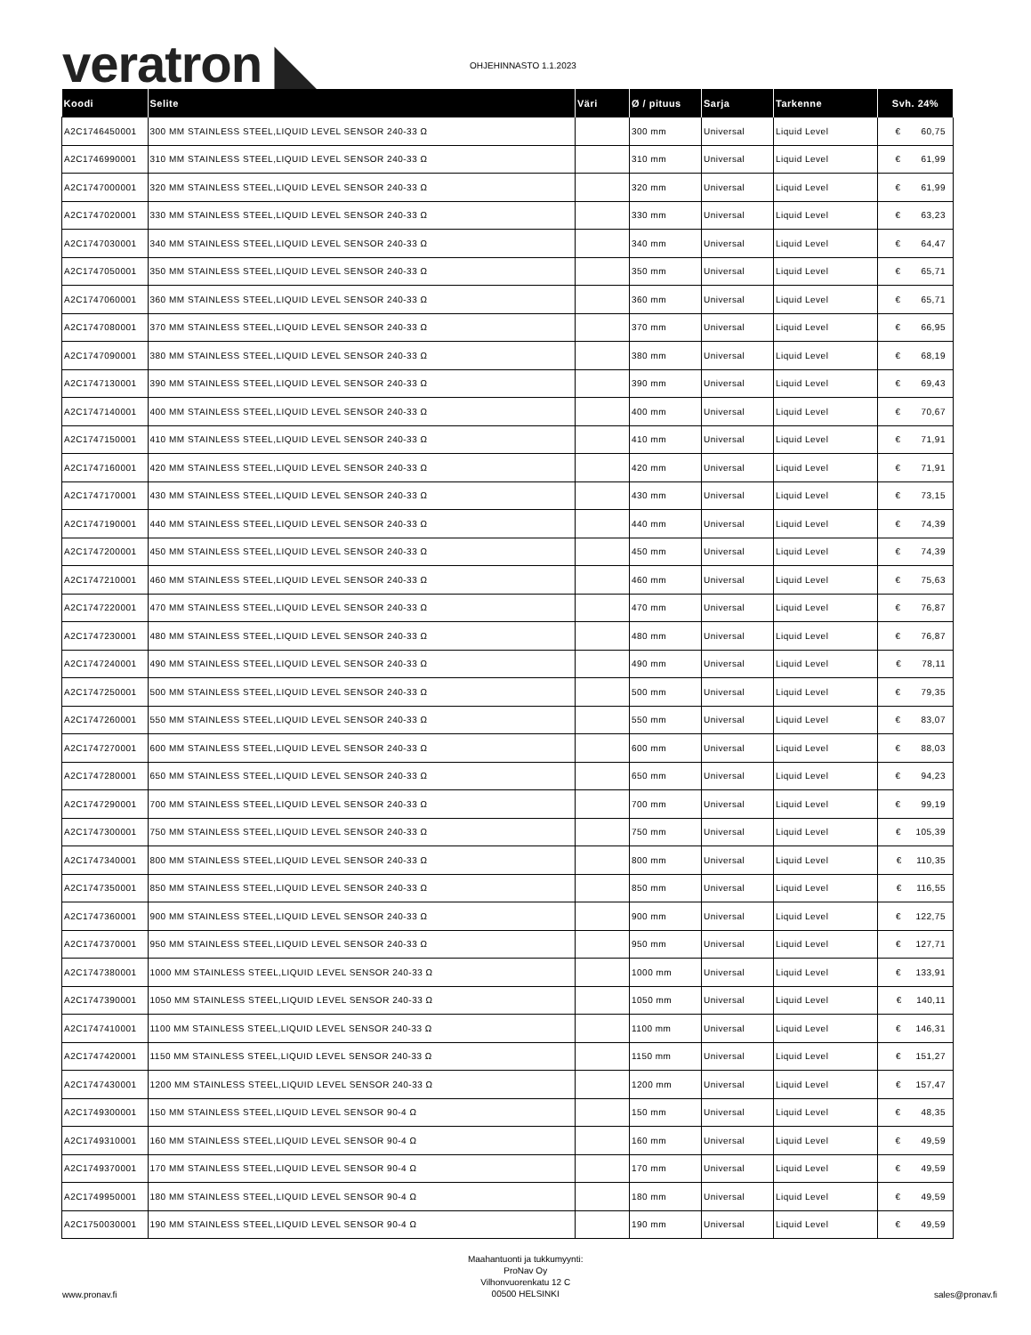veratron ◣ OHJEHINNASTO 1.1.2023
| Koodi | Selite | Väri | Ø / pituus | Sarja | Tarkenne | Svh. 24% |
| --- | --- | --- | --- | --- | --- | --- |
| A2C1746450001 | 300 MM STAINLESS STEEL,LIQUID LEVEL SENSOR 240-33 Ω | | 300 mm | Universal | Liquid Level | € 60,75 |
| A2C1746990001 | 310 MM STAINLESS STEEL,LIQUID LEVEL SENSOR 240-33 Ω | | 310 mm | Universal | Liquid Level | € 61,99 |
| A2C1747000001 | 320 MM STAINLESS STEEL,LIQUID LEVEL SENSOR 240-33 Ω | | 320 mm | Universal | Liquid Level | € 61,99 |
| A2C1747020001 | 330 MM STAINLESS STEEL,LIQUID LEVEL SENSOR 240-33 Ω | | 330 mm | Universal | Liquid Level | € 63,23 |
| A2C1747030001 | 340 MM STAINLESS STEEL,LIQUID LEVEL SENSOR 240-33 Ω | | 340 mm | Universal | Liquid Level | € 64,47 |
| A2C1747050001 | 350 MM STAINLESS STEEL,LIQUID LEVEL SENSOR 240-33 Ω | | 350 mm | Universal | Liquid Level | € 65,71 |
| A2C1747060001 | 360 MM STAINLESS STEEL,LIQUID LEVEL SENSOR 240-33 Ω | | 360 mm | Universal | Liquid Level | € 65,71 |
| A2C1747080001 | 370 MM STAINLESS STEEL,LIQUID LEVEL SENSOR 240-33 Ω | | 370 mm | Universal | Liquid Level | € 66,95 |
| A2C1747090001 | 380 MM STAINLESS STEEL,LIQUID LEVEL SENSOR 240-33 Ω | | 380 mm | Universal | Liquid Level | € 68,19 |
| A2C1747130001 | 390 MM STAINLESS STEEL,LIQUID LEVEL SENSOR 240-33 Ω | | 390 mm | Universal | Liquid Level | € 69,43 |
| A2C1747140001 | 400 MM STAINLESS STEEL,LIQUID LEVEL SENSOR 240-33 Ω | | 400 mm | Universal | Liquid Level | € 70,67 |
| A2C1747150001 | 410 MM STAINLESS STEEL,LIQUID LEVEL SENSOR 240-33 Ω | | 410 mm | Universal | Liquid Level | € 71,91 |
| A2C1747160001 | 420 MM STAINLESS STEEL,LIQUID LEVEL SENSOR 240-33 Ω | | 420 mm | Universal | Liquid Level | € 71,91 |
| A2C1747170001 | 430 MM STAINLESS STEEL,LIQUID LEVEL SENSOR 240-33 Ω | | 430 mm | Universal | Liquid Level | € 73,15 |
| A2C1747190001 | 440 MM STAINLESS STEEL,LIQUID LEVEL SENSOR 240-33 Ω | | 440 mm | Universal | Liquid Level | € 74,39 |
| A2C1747200001 | 450 MM STAINLESS STEEL,LIQUID LEVEL SENSOR 240-33 Ω | | 450 mm | Universal | Liquid Level | € 74,39 |
| A2C1747210001 | 460 MM STAINLESS STEEL,LIQUID LEVEL SENSOR 240-33 Ω | | 460 mm | Universal | Liquid Level | € 75,63 |
| A2C1747220001 | 470 MM STAINLESS STEEL,LIQUID LEVEL SENSOR 240-33 Ω | | 470 mm | Universal | Liquid Level | € 76,87 |
| A2C1747230001 | 480 MM STAINLESS STEEL,LIQUID LEVEL SENSOR 240-33 Ω | | 480 mm | Universal | Liquid Level | € 76,87 |
| A2C1747240001 | 490 MM STAINLESS STEEL,LIQUID LEVEL SENSOR 240-33 Ω | | 490 mm | Universal | Liquid Level | € 78,11 |
| A2C1747250001 | 500 MM STAINLESS STEEL,LIQUID LEVEL SENSOR 240-33 Ω | | 500 mm | Universal | Liquid Level | € 79,35 |
| A2C1747260001 | 550 MM STAINLESS STEEL,LIQUID LEVEL SENSOR 240-33 Ω | | 550 mm | Universal | Liquid Level | € 83,07 |
| A2C1747270001 | 600 MM STAINLESS STEEL,LIQUID LEVEL SENSOR 240-33 Ω | | 600 mm | Universal | Liquid Level | € 88,03 |
| A2C1747280001 | 650 MM STAINLESS STEEL,LIQUID LEVEL SENSOR 240-33 Ω | | 650 mm | Universal | Liquid Level | € 94,23 |
| A2C1747290001 | 700 MM STAINLESS STEEL,LIQUID LEVEL SENSOR 240-33 Ω | | 700 mm | Universal | Liquid Level | € 99,19 |
| A2C1747300001 | 750 MM STAINLESS STEEL,LIQUID LEVEL SENSOR 240-33 Ω | | 750 mm | Universal | Liquid Level | € 105,39 |
| A2C1747340001 | 800 MM STAINLESS STEEL,LIQUID LEVEL SENSOR 240-33 Ω | | 800 mm | Universal | Liquid Level | € 110,35 |
| A2C1747350001 | 850 MM STAINLESS STEEL,LIQUID LEVEL SENSOR 240-33 Ω | | 850 mm | Universal | Liquid Level | € 116,55 |
| A2C1747360001 | 900 MM STAINLESS STEEL,LIQUID LEVEL SENSOR 240-33 Ω | | 900 mm | Universal | Liquid Level | € 122,75 |
| A2C1747370001 | 950 MM STAINLESS STEEL,LIQUID LEVEL SENSOR 240-33 Ω | | 950 mm | Universal | Liquid Level | € 127,71 |
| A2C1747380001 | 1000 MM STAINLESS STEEL,LIQUID LEVEL SENSOR 240-33 Ω | | 1000 mm | Universal | Liquid Level | € 133,91 |
| A2C1747390001 | 1050 MM STAINLESS STEEL,LIQUID LEVEL SENSOR 240-33 Ω | | 1050 mm | Universal | Liquid Level | € 140,11 |
| A2C1747410001 | 1100 MM STAINLESS STEEL,LIQUID LEVEL SENSOR 240-33 Ω | | 1100 mm | Universal | Liquid Level | € 146,31 |
| A2C1747420001 | 1150 MM STAINLESS STEEL,LIQUID LEVEL SENSOR 240-33 Ω | | 1150 mm | Universal | Liquid Level | € 151,27 |
| A2C1747430001 | 1200 MM STAINLESS STEEL,LIQUID LEVEL SENSOR 240-33 Ω | | 1200 mm | Universal | Liquid Level | € 157,47 |
| A2C1749300001 | 150 MM STAINLESS STEEL,LIQUID LEVEL SENSOR 90-4 Ω | | 150 mm | Universal | Liquid Level | € 48,35 |
| A2C1749310001 | 160 MM STAINLESS STEEL,LIQUID LEVEL SENSOR 90-4 Ω | | 160 mm | Universal | Liquid Level | € 49,59 |
| A2C1749370001 | 170 MM STAINLESS STEEL,LIQUID LEVEL SENSOR 90-4 Ω | | 170 mm | Universal | Liquid Level | € 49,59 |
| A2C1749950001 | 180 MM STAINLESS STEEL,LIQUID LEVEL SENSOR 90-4 Ω | | 180 mm | Universal | Liquid Level | € 49,59 |
| A2C1750030001 | 190 MM STAINLESS STEEL,LIQUID LEVEL SENSOR 90-4 Ω | | 190 mm | Universal | Liquid Level | € 49,59 |
www.pronav.fi
Maahantuonti ja tukkumyynti:
ProNav Oy
Vilhonvuorenkatu 12 C
00500 HELSINKI
sales@pronav.fi